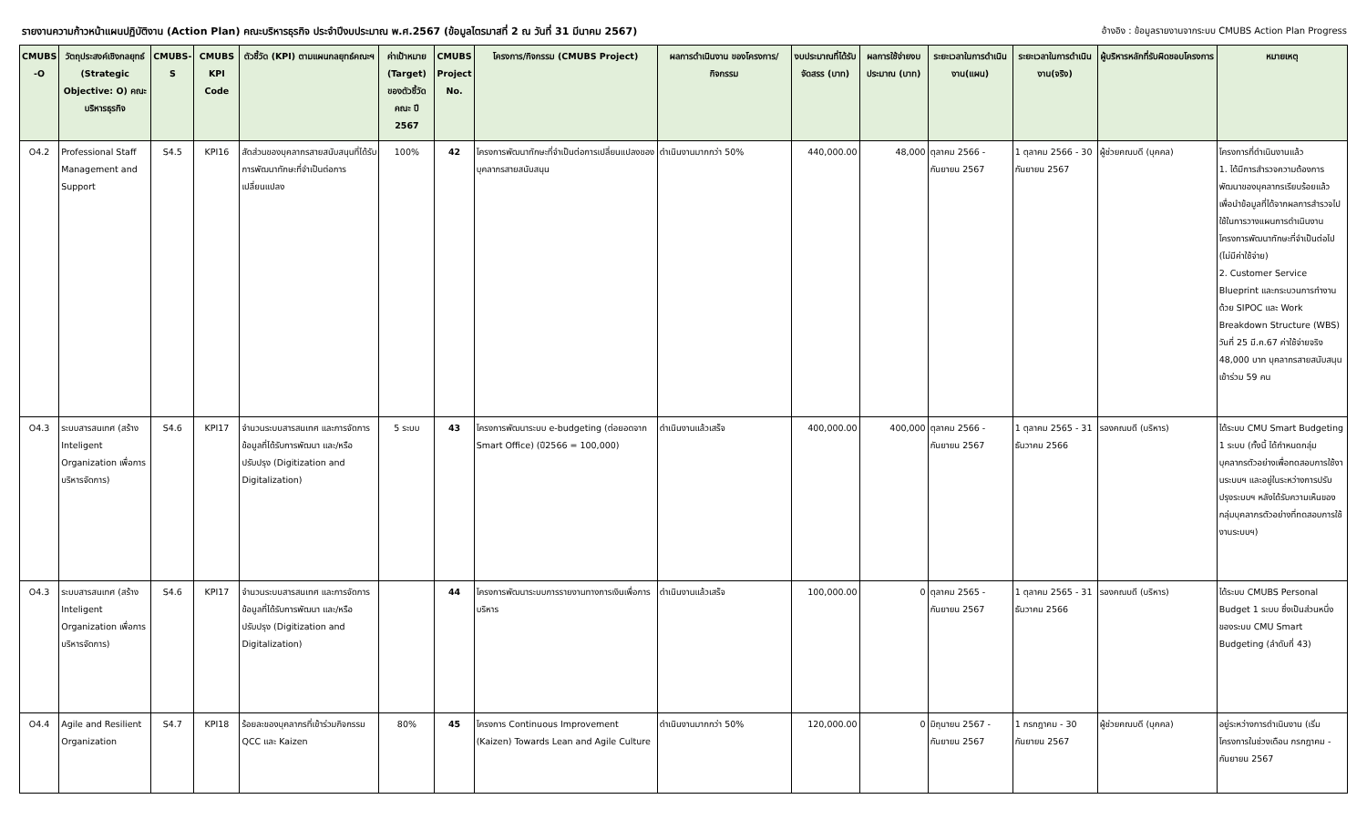รายงานความก้าวหน้าแผนปฏิบัติงาน (Action Plan) คณะบริหารธุรกิจ ประจำปีงบประมาณ พ.ศ.2567 (ข้อมูลไตรมาสที่ 2 ณ วันที่ 31 มีนาคม 2567) อ้างอิง : ข้อมูลรายงานจากระบบ CMUBS Action Plan Progress
| CMUBS -O | วัตถุประสงค์เชิงกลยุทธ์ (Strategic Objective: O) คณะบริหารธุรกิจ | CMUBS-S | CMUBS KPI Code | ตัวชี้วัด (KPI) ตามแผนกลยุทธ์คณะฯ | ค่าเป้าหมาย (Target) ของตัวชี้วัดคณะ ปี 2567 | CMUBS Project No. | โครงการ/กิจกรรม (CMUBS Project) | ผลการดำเนินงาน ของโครงการ/กิจกรรม | งบประมาณที่ได้รับจัดสรร (บาท) | ผลการใช้จ่ายงบประมาณ (บาท) | ระยะเวลาในการดำเนินงาน(แผน) | ระยะเวลาในการดำเนินงาน(จริง) | ผู้บริหารหลักที่รับผิดชอบโครงการ | หมายเหตุ |
| --- | --- | --- | --- | --- | --- | --- | --- | --- | --- | --- | --- | --- | --- | --- |
| O4.2 | Professional Staff Management and Support | S4.5 | KPI16 | สัดส่วนของบุคลากรสายสนับสนุนที่ได้รับการพัฒนาทักษะที่จำเป็นต่อการเปลี่ยนแปลง | 100% | 42 | โครงการพัฒนาทักษะที่จำเป็นต่อการเปลี่ยนแปลงของบุคลากรสายสนับสนุน | ดำเนินงานมากกว่า 50% | 440,000.00 | 48,000 | ตุลาคม 2566 - กันยายน 2567 | 1 ตุลาคม 2566 - 30 กันยายน 2567 | ผู้ช่วยคณบดี (บุคคล) | โครงการที่ดำเนินงานแล้ว 1. ได้มีการสำรวจความต้องการพัฒนาของบุคลากรเรียบร้อยแล้ว เพื่อนำข้อมูลที่ได้จากผลการสำรวจไปใช้ในการวางแผนการดำเนินงานโครงการพัฒนาทักษะที่จำเป็นต่อไป (ไม่มีค่าใช้จ่าย) 2. Customer Service Blueprint และกระบวนการทำงานด้วย SIPOC และ Work Breakdown Structure (WBS) วันที่ 25 มี.ค.67 ค่าใช้จ่ายจริง 48,000 บาท บุคลากรสายสนับสนุนเข้าร่วม 59 คน |
| O4.3 | ระบบสารสนเทศ (สร้าง Inteligent Organization เพื่อการบริหารจัดการ) | S4.6 | KPI17 | จำนวนระบบสารสนเทศ และการจัดการข้อมูลที่ได้รับการพัฒนา และ/หรือปรับปรุง (Digitization and Digitalization) | 5 ระบบ | 43 | โครงการพัฒนาระบบ e-budgeting (ต่อยอดจาก Smart Office) (ปี2566 = 100,000) | ดำเนินงานแล้วเสร็จ | 400,000.00 | 400,000 | ตุลาคม 2566 - กันยายน 2567 | 1 ตุลาคม 2565 - 31 ธันวาคม 2566 | รองคณบดี (บริหาร) | ได้ระบบ CMU Smart Budgeting 1 ระบบ (ทั้งนี้ ได้กำหนดกลุ่มบุคลากรตัวอย่างเพื่อทดสอบการใช้งานระบบฯ และอยู่ในระหว่างการปรับปรุงระบบฯ หลังได้รับความเห็นของกลุ่มบุคลากรตัวอย่างที่ทดสอบการใช้งานระบบฯ) |
| O4.3 | ระบบสารสนเทศ (สร้าง Inteligent Organization เพื่อการบริหารจัดการ) | S4.6 | KPI17 | จำนวนระบบสารสนเทศ และการจัดการข้อมูลที่ได้รับการพัฒนา และ/หรือปรับปรุง (Digitization and Digitalization) | | 44 | โครงการพัฒนาระบบการรายงานทางการเงินเพื่อการบริหาร | ดำเนินงานแล้วเสร็จ | 100,000.00 | 0 | ตุลาคม 2565 - กันยายน 2567 | 1 ตุลาคม 2565 - 31 ธันวาคม 2566 | รองคณบดี (บริหาร) | ได้ระบบ CMUBS Personal Budget 1 ระบบ ซึ่งเป็นส่วนหนึ่งของระบบ CMU Smart Budgeting (ลำดับที่ 43) |
| O4.4 | Agile and Resilient Organization | S4.7 | KPI18 | ร้อยละของบุคลากรที่เข้าร่วมกิจกรรม QCC และ Kaizen | 80% | 45 | โครงการ Continuous Improvement (Kaizen) Towards Lean and Agile Culture | ดำเนินงานมากกว่า 50% | 120,000.00 | 0 | มิถุนายน 2567 - กันยายน 2567 | 1 กรกฎาคม - 30 กันยายน 2567 | ผู้ช่วยคณบดี (บุคคล) | อยู่ระหว่างการดำเนินงาน (เริ่มโครงการในช่วงเดือน กรกฎาคม - กันยายน 2567 |